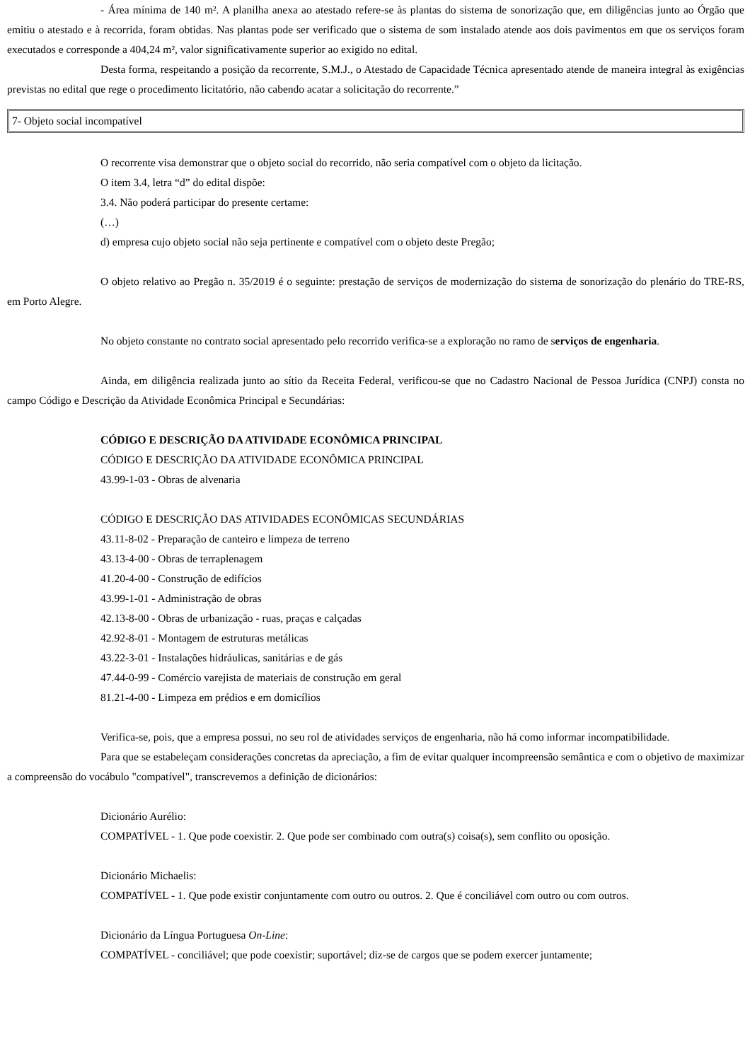- Área mínima de 140 m². A planilha anexa ao atestado refere-se às plantas do sistema de sonorização que, em diligências junto ao Órgão que emitiu o atestado e à recorrida, foram obtidas. Nas plantas pode ser verificado que o sistema de som instalado atende aos dois pavimentos em que os serviços foram executados e corresponde a 404,24 m², valor significativamente superior ao exigido no edital.
Desta forma, respeitando a posição da recorrente, S.M.J., o Atestado de Capacidade Técnica apresentado atende de maneira integral às exigências previstas no edital que rege o procedimento licitatório, não cabendo acatar a solicitação do recorrente.”
7- Objeto social incompatível
O recorrente visa demonstrar que o objeto social do recorrido, não seria compatível com o objeto da licitação.
O item 3.4, letra “d” do edital dispõe:
3.4. Não poderá participar do presente certame:
(…)
d) empresa cujo objeto social não seja pertinente e compatível com o objeto deste Pregão;
O objeto relativo ao Pregão n. 35/2019 é o seguinte: prestação de serviços de modernização do sistema de sonorização do plenário do TRE-RS, em Porto Alegre.
No objeto constante no contrato social apresentado pelo recorrido verifica-se a exploração no ramo de serviços de engenharia.
Ainda, em diligência realizada junto ao sítio da Receita Federal, verificou-se que no Cadastro Nacional de Pessoa Jurídica (CNPJ) consta no campo Código e Descrição da Atividade Econômica Principal e Secundárias:
CÓDIGO E DESCRIÇÃO DA ATIVIDADE ECONÔMICA PRINCIPAL
CÓDIGO E DESCRIÇÃO DA ATIVIDADE ECONÔMICA PRINCIPAL
43.99-1-03 - Obras de alvenaria
CÓDIGO E DESCRIÇÃO DAS ATIVIDADES ECONÔMICAS SECUNDÁRIAS
43.11-8-02 - Preparação de canteiro e limpeza de terreno
43.13-4-00 - Obras de terraplenagem
41.20-4-00 - Construção de edifícios
43.99-1-01 - Administração de obras
42.13-8-00 - Obras de urbanização - ruas, praças e calçadas
42.92-8-01 - Montagem de estruturas metálicas
43.22-3-01 - Instalações hidráulicas, sanitárias e de gás
47.44-0-99 - Comércio varejista de materiais de construção em geral
81.21-4-00 - Limpeza em prédios e em domicílios
Verifica-se, pois, que a empresa possui, no seu rol de atividades serviços de engenharia, não há como informar incompatibilidade.
Para que se estabeleçam considerações concretas da apreciação, a fim de evitar qualquer incompreensão semântica e com o objetivo de maximizar a compreensão do vocábulo "compatível", transcrevemos a definição de dicionários:
Dicionário Aurélio:
COMPATÍVEL - 1. Que pode coexistir. 2. Que pode ser combinado com outra(s) coisa(s), sem conflito ou oposição.
Dicionário Michaelis:
COMPATÍVEL - 1. Que pode existir conjuntamente com outro ou outros. 2. Que é conciliável com outro ou com outros.
Dicionário da Língua Portuguesa On-Line:
COMPATÍVEL - conciliável; que pode coexistir; suportável; diz-se de cargos que se podem exercer juntamente;